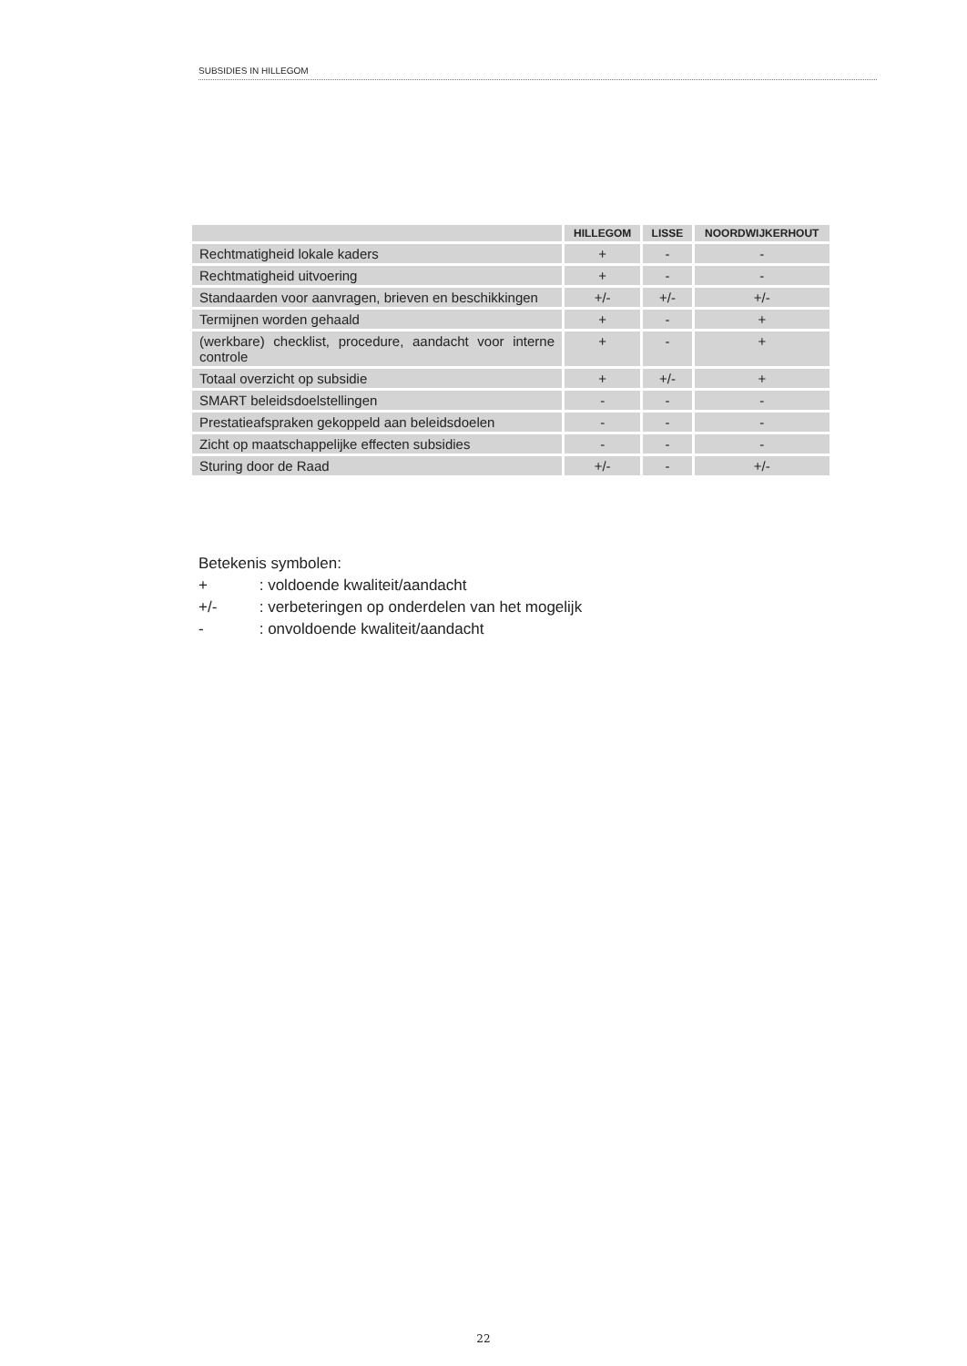SUBSIDIES IN HILLEGOM
| | HILLEGOM | LISSE | NOORDWIJKERHOUT |
| --- | --- | --- | --- |
| Rechtmatigheid lokale kaders | + | - | - |
| Rechtmatigheid uitvoering | + | - | - |
| Standaarden voor aanvragen, brieven en beschikkingen | +/- | +/- | +/- |
| Termijnen worden gehaald | + | - | + |
| (werkbare) checklist, procedure, aandacht voor interne controle | + | - | + |
| Totaal overzicht op subsidie | + | +/- | + |
| SMART beleidsdoelstellingen | - | - | - |
| Prestatieafspraken gekoppeld aan beleidsdoelen | - | - | - |
| Zicht op maatschappelijke effecten subsidies | - | - | - |
| Sturing door de Raad | +/- | - | +/- |
Betekenis symbolen:
+ : voldoende kwaliteit/aandacht
+/- : verbeteringen op onderdelen van het mogelijk
- : onvoldoende kwaliteit/aandacht
22